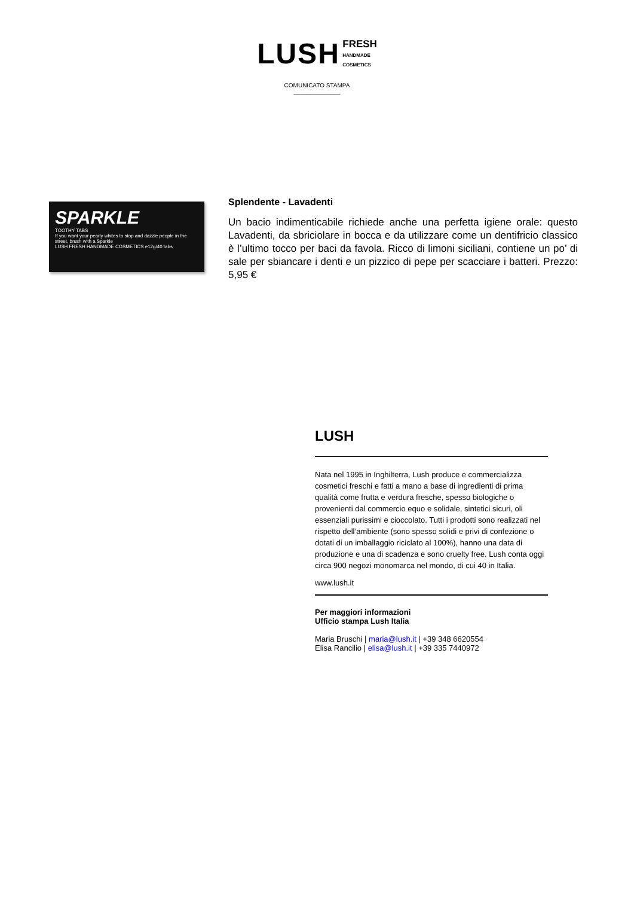LUSH FRESH
HANDMADE
COSMETICS
COMUNICATO STAMPA
______________
SPARKLE
TOOTHY TABS
If you want your pearly whites to stop and dazzle people in the street, brush with a Sparkle
LUSH FRESH HANDMADE COSMETICS e12g/40 tabs
Splendente - Lavadenti
Un bacio indimenticabile richiede anche una perfetta igiene orale: questo Lavadenti, da sbriciolare in bocca e da utilizzare come un dentifricio classico è l’ultimo tocco per baci da favola. Ricco di limoni siciliani, contiene un po’ di sale per sbiancare i denti e un pizzico di pepe per scacciare i batteri. Prezzo: 5,95 €
LUSH
Nata nel 1995 in Inghilterra, Lush produce e commercializza cosmetici freschi e fatti a mano a base di ingredienti di prima qualità come frutta e verdura fresche, spesso biologiche o provenienti dal commercio equo e solidale, sintetici sicuri, oli essenziali purissimi e cioccolato. Tutti i prodotti sono realizzati nel rispetto dell’ambiente (sono spesso solidi e privi di confezione o dotati di un imballaggio riciclato al 100%), hanno una data di produzione e una di scadenza e sono cruelty free. Lush conta oggi circa 900 negozi monomarca nel mondo, di cui 40 in Italia.
www.lush.it
Per maggiori informazioni
Ufficio stampa Lush Italia
Maria Bruschi | maria@lush.it | +39 348 6620554
Elisa Rancilio | elisa@lush.it | +39 335 7440972